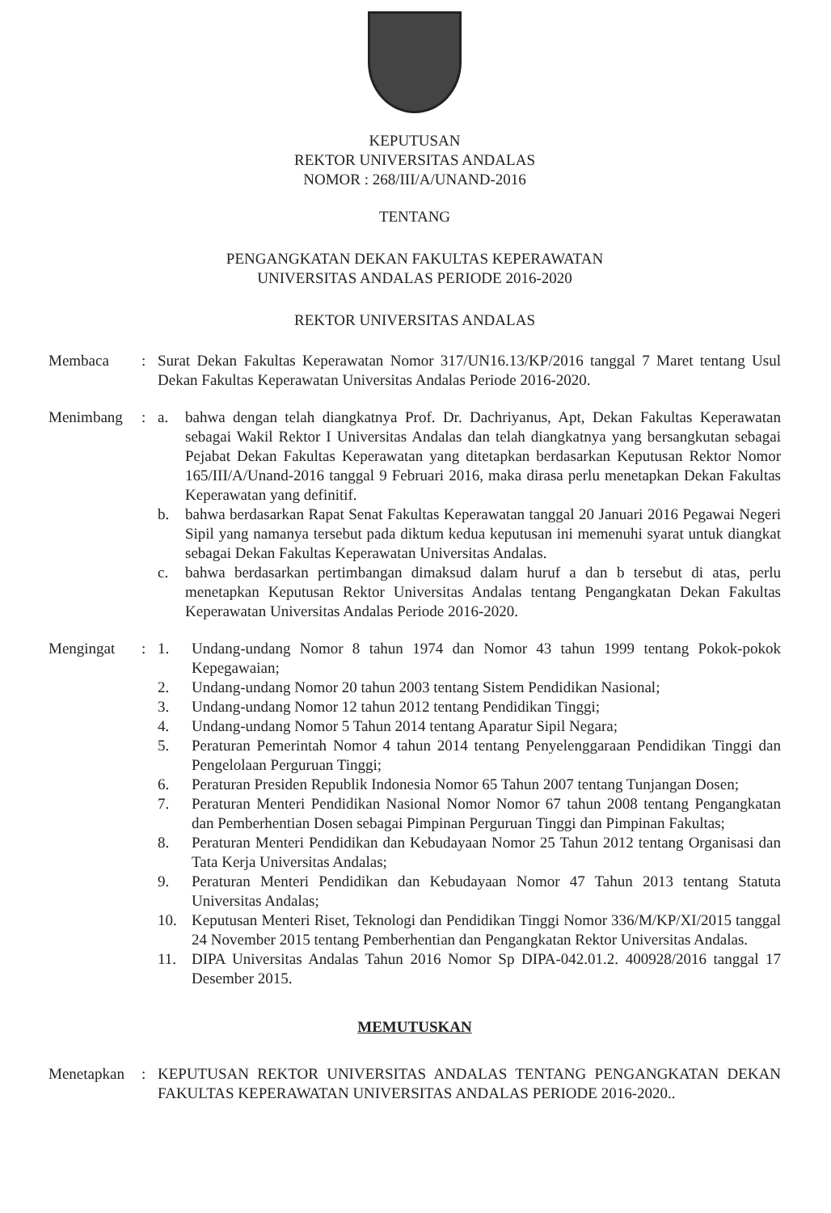KEPUTUSAN
REKTOR UNIVERSITAS ANDALAS
NOMOR : 268/III/A/UNAND-2016
TENTANG
PENGANGKATAN DEKAN FAKULTAS KEPERAWATAN
UNIVERSITAS ANDALAS PERIODE 2016-2020
REKTOR UNIVERSITAS ANDALAS
Membaca : Surat Dekan Fakultas Keperawatan Nomor 317/UN16.13/KP/2016 tanggal 7 Maret tentang Usul Dekan Fakultas Keperawatan Universitas Andalas Periode 2016-2020.
Menimbang : a. bahwa dengan telah diangkatnya Prof. Dr. Dachriyanus, Apt, Dekan Fakultas Keperawatan sebagai Wakil Rektor I Universitas Andalas dan telah diangkatnya yang bersangkutan sebagai Pejabat Dekan Fakultas Keperawatan yang ditetapkan berdasarkan Keputusan Rektor Nomor 165/III/A/Unand-2016 tanggal 9 Februari 2016, maka dirasa perlu menetapkan Dekan Fakultas Keperawatan yang definitif.
b. bahwa berdasarkan Rapat Senat Fakultas Keperawatan tanggal 20 Januari 2016 Pegawai Negeri Sipil yang namanya tersebut pada diktum kedua keputusan ini memenuhi syarat untuk diangkat sebagai Dekan Fakultas Keperawatan Universitas Andalas.
c. bahwa berdasarkan pertimbangan dimaksud dalam huruf a dan b tersebut di atas, perlu menetapkan Keputusan Rektor Universitas Andalas tentang Pengangkatan Dekan Fakultas Keperawatan Universitas Andalas Periode 2016-2020.
Mengingat : 1. Undang-undang Nomor 8 tahun 1974 dan Nomor 43 tahun 1999 tentang Pokok-pokok Kepegawaian;
2. Undang-undang Nomor 20 tahun 2003 tentang Sistem Pendidikan Nasional;
3. Undang-undang Nomor 12 tahun 2012 tentang Pendidikan Tinggi;
4. Undang-undang Nomor 5 Tahun 2014 tentang Aparatur Sipil Negara;
5. Peraturan Pemerintah Nomor 4 tahun 2014 tentang Penyelenggaraan Pendidikan Tinggi dan Pengelolaan Perguruan Tinggi;
6. Peraturan Presiden Republik Indonesia Nomor 65 Tahun 2007 tentang Tunjangan Dosen;
7. Peraturan Menteri Pendidikan Nasional Nomor Nomor 67 tahun 2008 tentang Pengangkatan dan Pemberhentian Dosen sebagai Pimpinan Perguruan Tinggi dan Pimpinan Fakultas;
8. Peraturan Menteri Pendidikan dan Kebudayaan Nomor 25 Tahun 2012 tentang Organisasi dan Tata Kerja Universitas Andalas;
9. Peraturan Menteri Pendidikan dan Kebudayaan Nomor 47 Tahun 2013 tentang Statuta Universitas Andalas;
10. Keputusan Menteri Riset, Teknologi dan Pendidikan Tinggi Nomor 336/M/KP/XI/2015 tanggal 24 November 2015 tentang Pemberhentian dan Pengangkatan Rektor Universitas Andalas.
11. DIPA Universitas Andalas Tahun 2016 Nomor Sp DIPA-042.01.2. 400928/2016 tanggal 17 Desember 2015.
MEMUTUSKAN
Menetapkan : KEPUTUSAN REKTOR UNIVERSITAS ANDALAS TENTANG PENGANGKATAN DEKAN FAKULTAS KEPERAWATAN UNIVERSITAS ANDALAS PERIODE 2016-2020..